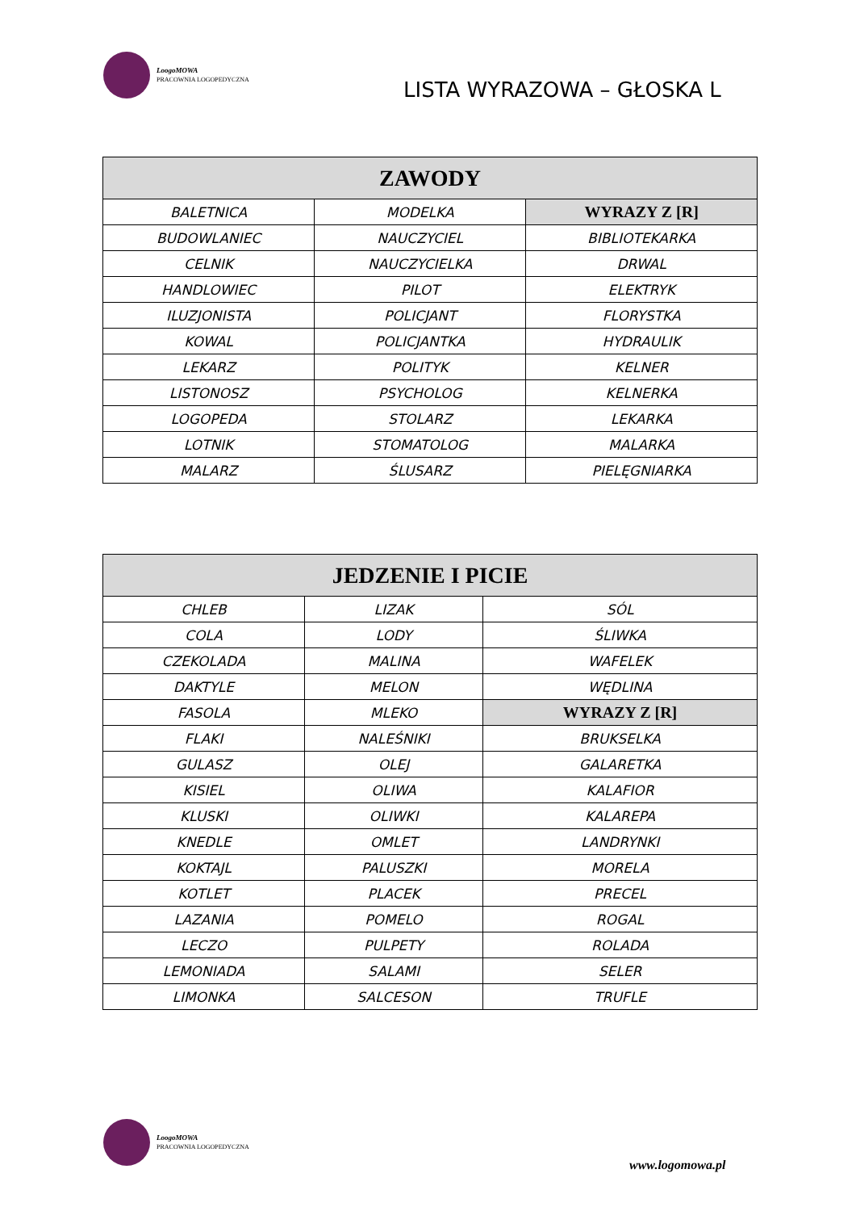LoogoMOWA
PRACOWNIA LOGOPEDYCZNA
LISTA WYRAZOWA – GŁOSKA L
| ZAWODY | | |
| --- | --- | --- |
| BALETNICA | MODELKA | WYRAZY Z [R] |
| BUDOWLANIEC | NAUCZYCIEL | BIBLIOTEKARKA |
| CELNIK | NAUCZYCIELKA | DRWAL |
| HANDLOWIEC | PILOT | ELEKTRYK |
| ILUZJONISTA | POLICJANT | FLORYSTKA |
| KOWAL | POLICJANTKA | HYDRAULIK |
| LEKARZ | POLITYK | KELNER |
| LISTONOSZ | PSYCHOLOG | KELNERKA |
| LOGOPEDA | STOLARZ | LEKARKA |
| LOTNIK | STOMATOLOG | MALARKA |
| MALARZ | ŚLUSARZ | PIELĘGNIARKA |
| JEDZENIE I PICIE | | |
| --- | --- | --- |
| CHLEB | LIZAK | SÓL |
| COLA | LODY | ŚLIWKA |
| CZEKOLADA | MALINA | WAFELEK |
| DAKTYLE | MELON | WĘDLINA |
| FASOLA | MLEKO | WYRAZY Z [R] |
| FLAKI | NALEŚNIKI | BRUKSELKA |
| GULASZ | OLEJ | GALARETKA |
| KISIEL | OLIWA | KALAFIOR |
| KLUSKI | OLIWKI | KALAREPA |
| KNEDLE | OMLET | LANDRYNKI |
| KOKTAJL | PALUSZKI | MORELA |
| KOTLET | PLACEK | PRECEL |
| LAZANIA | POMELO | ROGAL |
| LECZO | PULPETY | ROLADA |
| LEMONIADA | SALAMI | SELER |
| LIMONKA | SALCESON | TRUFLE |
LoogoMOWA
PRACOWNIA LOGOPEDYCZNA
www.logomowa.pl